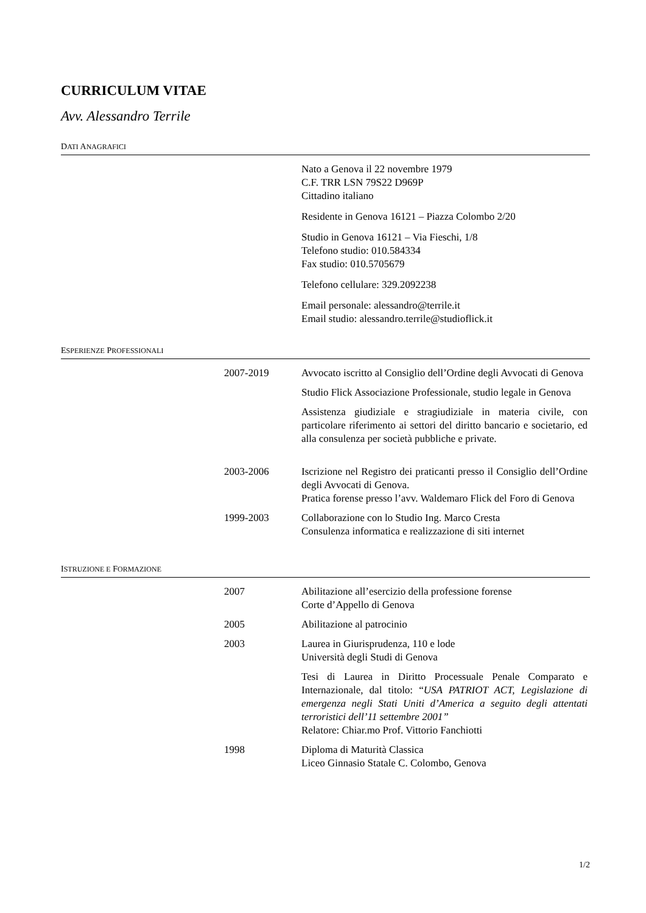CURRICULUM VITAE
Avv. Alessandro Terrile
DATI ANAGRAFICI
Nato a Genova il 22 novembre 1979
C.F. TRR LSN 79S22 D969P
Cittadino italiano
Residente in Genova 16121 – Piazza Colombo 2/20
Studio in Genova 16121 – Via Fieschi, 1/8
Telefono studio: 010.584334
Fax studio: 010.5705679
Telefono cellulare: 329.2092238
Email personale: alessandro@terrile.it
Email studio: alessandro.terrile@studioflick.it
ESPERIENZE PROFESSIONALI
2007-2019 Avvocato iscritto al Consiglio dell’Ordine degli Avvocati di Genova
Studio Flick Associazione Professionale, studio legale in Genova
Assistenza giudiziale e stragiudiziale in materia civile, con particolare riferimento ai settori del diritto bancario e societario, ed alla consulenza per società pubbliche e private.
2003-2006 Iscrizione nel Registro dei praticanti presso il Consiglio dell’Ordine degli Avvocati di Genova.
Pratica forense presso l’avv. Waldemaro Flick del Foro di Genova
1999-2003 Collaborazione con lo Studio Ing. Marco Cresta
Consulenza informatica e realizzazione di siti internet
ISTRUZIONE E FORMAZIONE
2007 Abilitazione all’esercizio della professione forense
Corte d’Appello di Genova
2005 Abilitazione al patrocinio
2003 Laurea in Giurisprudenza, 110 e lode
Università degli Studi di Genova
Tesi di Laurea in Diritto Processuale Penale Comparato e Internazionale, dal titolo: “USA PATRIOT ACT, Legislazione di emergenza negli Stati Uniti d’America a seguito degli attentati terroristici dell’11 settembre 2001”
Relatore: Chiar.mo Prof. Vittorio Fanchiotti
1998 Diploma di Maturità Classica
Liceo Ginnasio Statale C. Colombo, Genova
1/2